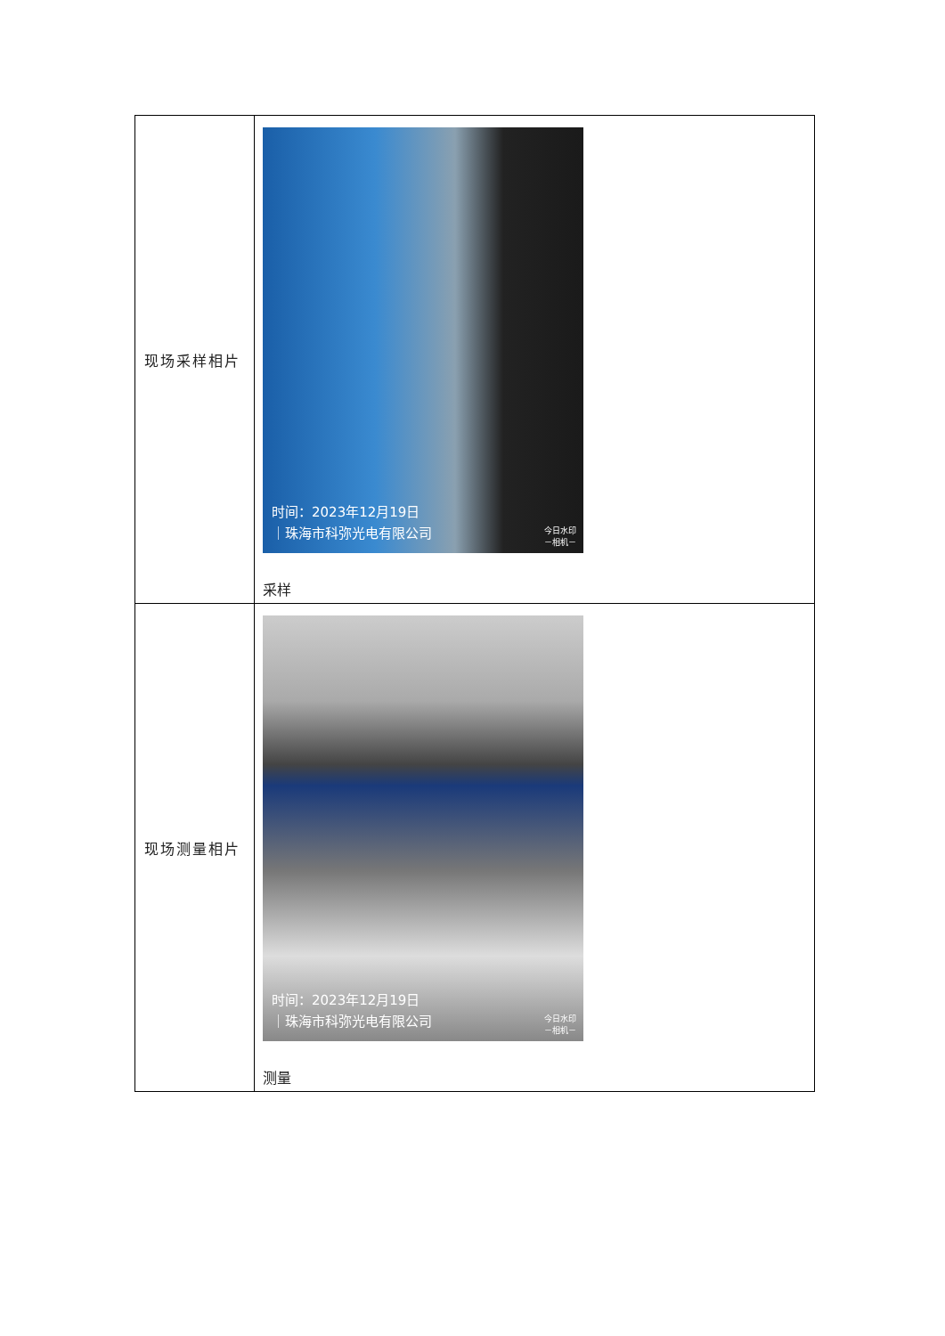| 现场采样相片 | 时间：2023年12月19日 ｜珠海市科弥光电有限公司 今日水印 －相机－ 采样 |
| 现场测量相片 | 时间：2023年12月19日 ｜珠海市科弥光电有限公司 今日水印 －相机－ 测量 |